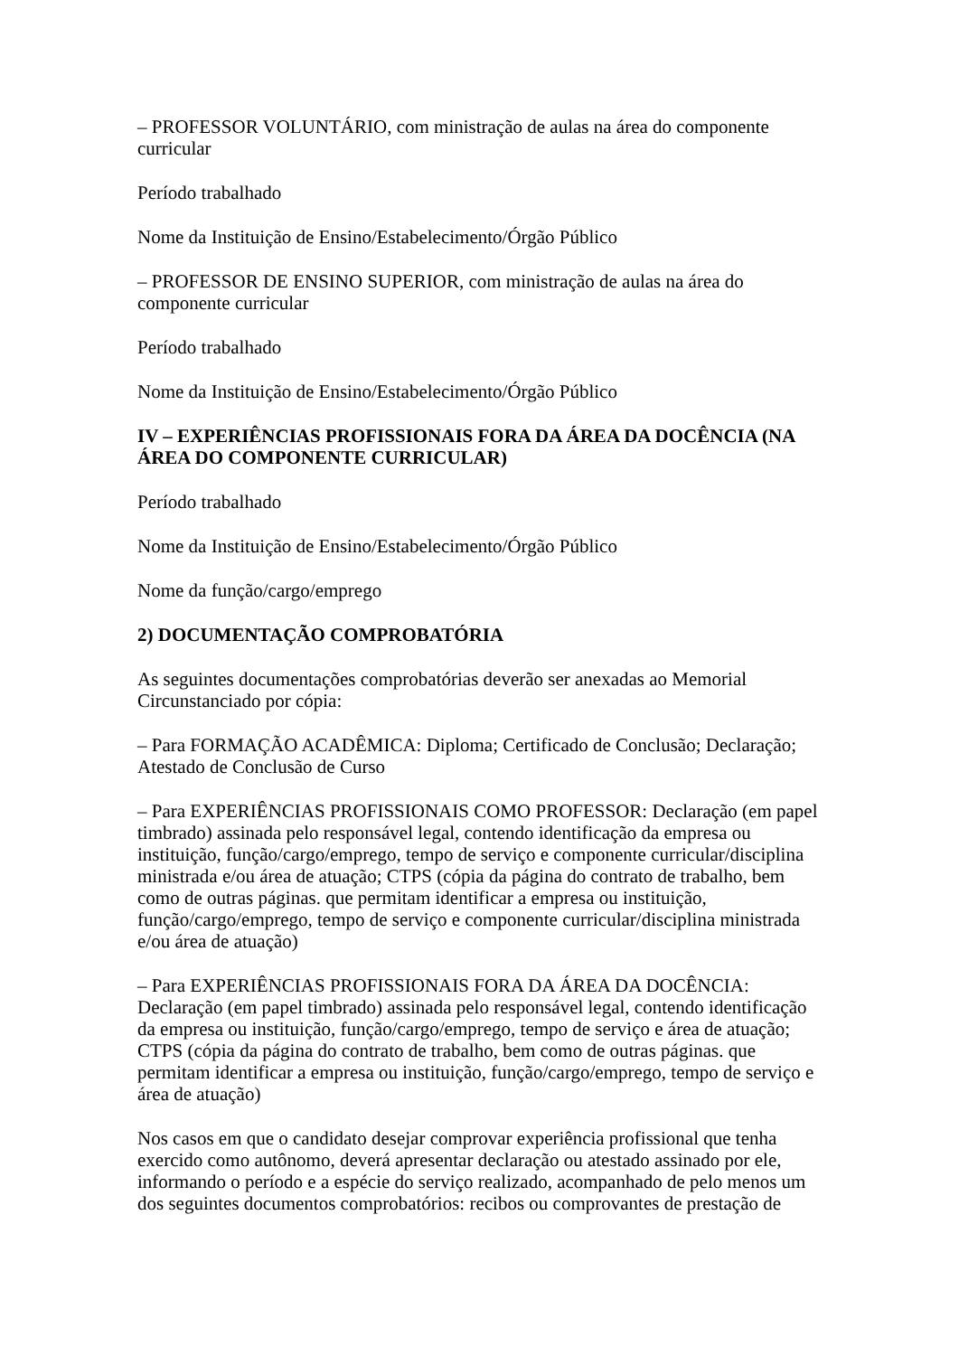– PROFESSOR VOLUNTÁRIO, com ministração de aulas na área do componente curricular
Período trabalhado
Nome da Instituição de Ensino/Estabelecimento/Órgão Público
– PROFESSOR DE ENSINO SUPERIOR, com ministração de aulas na área do componente curricular
Período trabalhado
Nome da Instituição de Ensino/Estabelecimento/Órgão Público
IV – EXPERIÊNCIAS PROFISSIONAIS FORA DA ÁREA DA DOCÊNCIA (NA ÁREA DO COMPONENTE CURRICULAR)
Período trabalhado
Nome da Instituição de Ensino/Estabelecimento/Órgão Público
Nome da função/cargo/emprego
2) DOCUMENTAÇÃO COMPROBATÓRIA
As seguintes documentações comprobatórias deverão ser anexadas ao Memorial Circunstanciado por cópia:
– Para FORMAÇÃO ACADÊMICA: Diploma; Certificado de Conclusão; Declaração; Atestado de Conclusão de Curso
– Para EXPERIÊNCIAS PROFISSIONAIS COMO PROFESSOR: Declaração (em papel timbrado) assinada pelo responsável legal, contendo identificação da empresa ou instituição, função/cargo/emprego, tempo de serviço e componente curricular/disciplina ministrada e/ou área de atuação; CTPS (cópia da página do contrato de trabalho, bem como de outras páginas. que permitam identificar a empresa ou instituição, função/cargo/emprego, tempo de serviço e componente curricular/disciplina ministrada e/ou área de atuação)
– Para EXPERIÊNCIAS PROFISSIONAIS FORA DA ÁREA DA DOCÊNCIA: Declaração (em papel timbrado) assinada pelo responsável legal, contendo identificação da empresa ou instituição, função/cargo/emprego, tempo de serviço e área de atuação; CTPS (cópia da página do contrato de trabalho, bem como de outras páginas. que permitam identificar a empresa ou instituição, função/cargo/emprego, tempo de serviço e área de atuação)
Nos casos em que o candidato desejar comprovar experiência profissional que tenha exercido como autônomo, deverá apresentar declaração ou atestado assinado por ele, informando o período e a espécie do serviço realizado, acompanhado de pelo menos um dos seguintes documentos comprobatórios: recibos ou comprovantes de prestação de